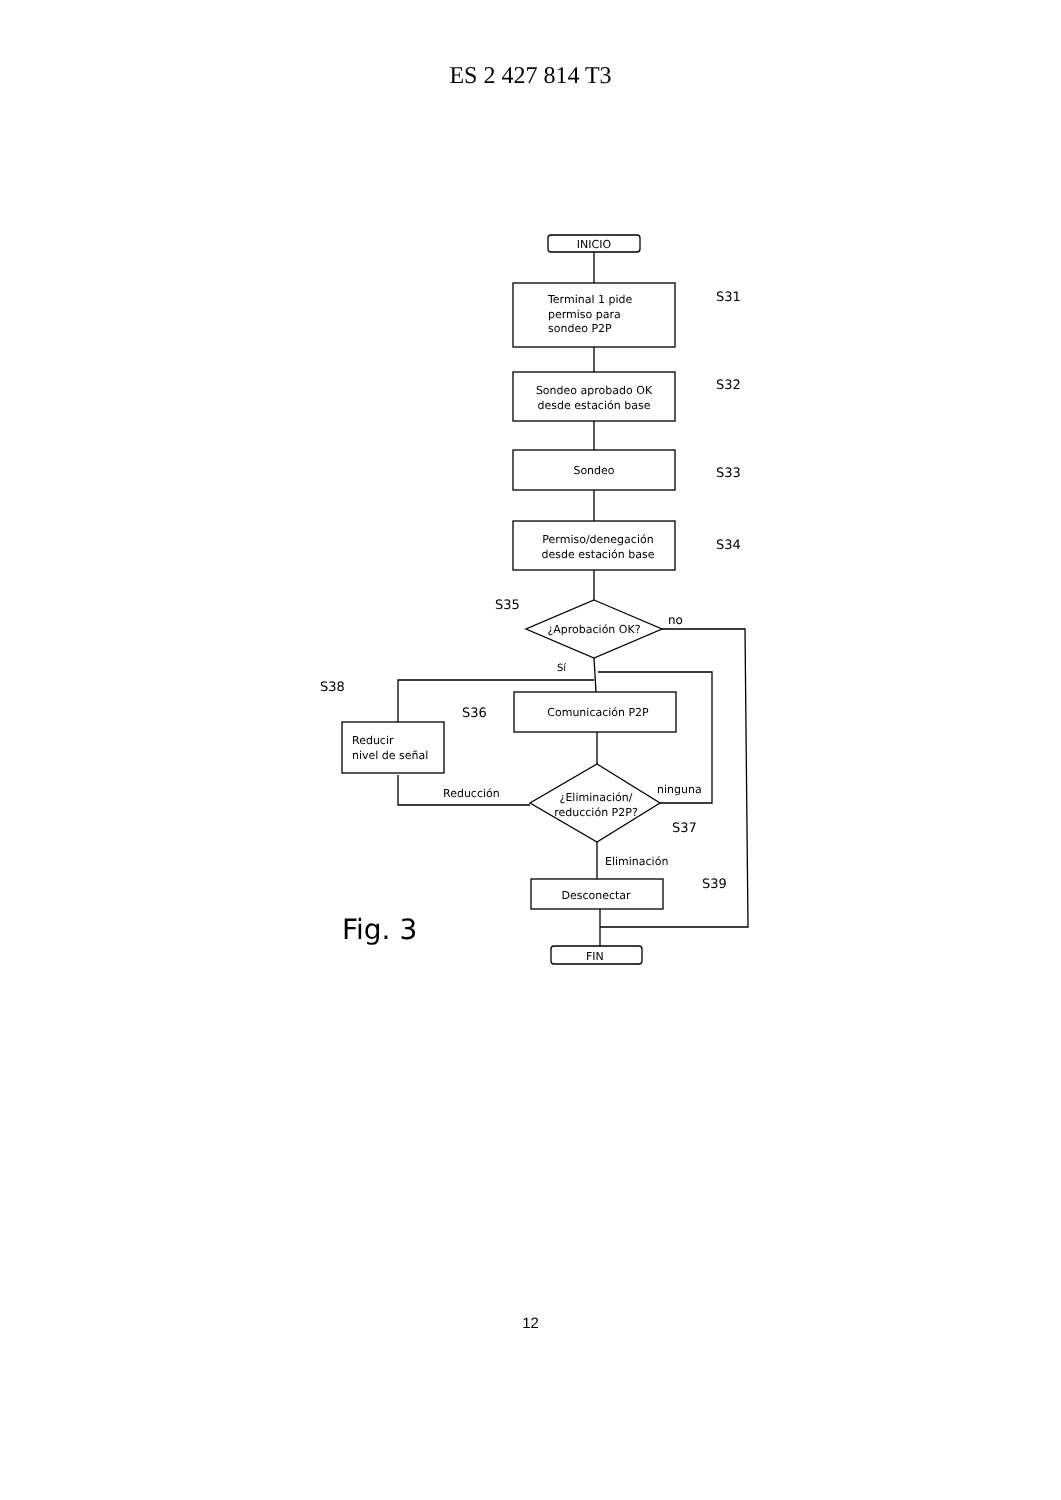ES 2 427 814 T3
INICIO
Terminal 1 pide
permiso para
sondeo P2P
S31
Sondeo aprobado OK
desde estación base
S32
Sondeo
S33
Permiso/denegación
desde estación base
S34
¿Aprobación OK?
S35
no
Sí
Comunicación P2P
S36
¿Eliminación/
reducción P2P?
S37
ninguna
Reducción
Reducir
nivel de señal
S38
Eliminación
Desconectar
S39
FIN
Fig. 3
12